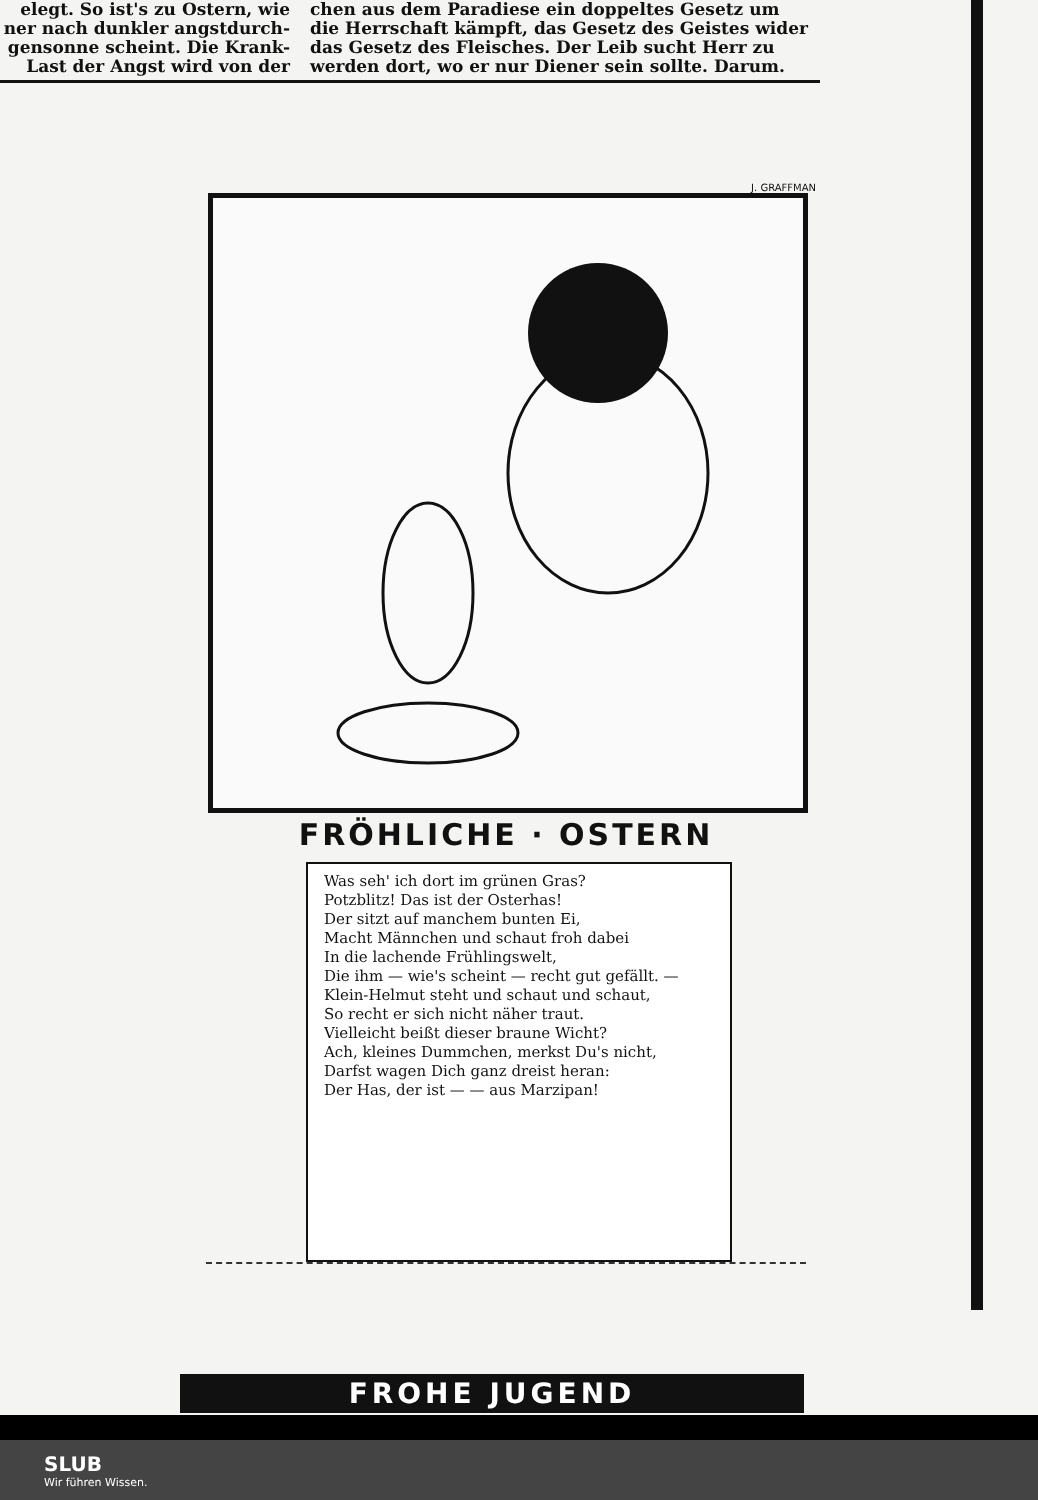elegt. So ist's zu Ostern, wie
ner nach dunkler angstdurch-
gensonne scheint. Die Krank-
Last der Angst wird von der
chen aus dem Paradiese ein doppeltes Gesetz um
die Herrschaft kämpft, das Gesetz des Geistes wider
das Gesetz des Fleisches. Der Leib sucht Herr zu
werden dort, wo er nur Diener sein sollte. Darum.
J. GRAFFMAN
FRÖHLICHE · OSTERN
Was seh' ich dort im grünen Gras?
Potzblitz! Das ist der Osterhas!
Der sitzt auf manchem bunten Ei,
Macht Männchen und schaut froh dabei
In die lachende Frühlingswelt,
Die ihm — wie's scheint — recht gut gefällt. —
Klein-Helmut steht und schaut und schaut,
So recht er sich nicht näher traut.
Vielleicht beißt dieser braune Wicht?
Ach, kleines Dummchen, merkst Du's nicht,
Darfst wagen Dich ganz dreist heran:
Der Has, der ist — — aus Marzipan!
FROHE JUGEND
SLUB
Wir führen Wissen.